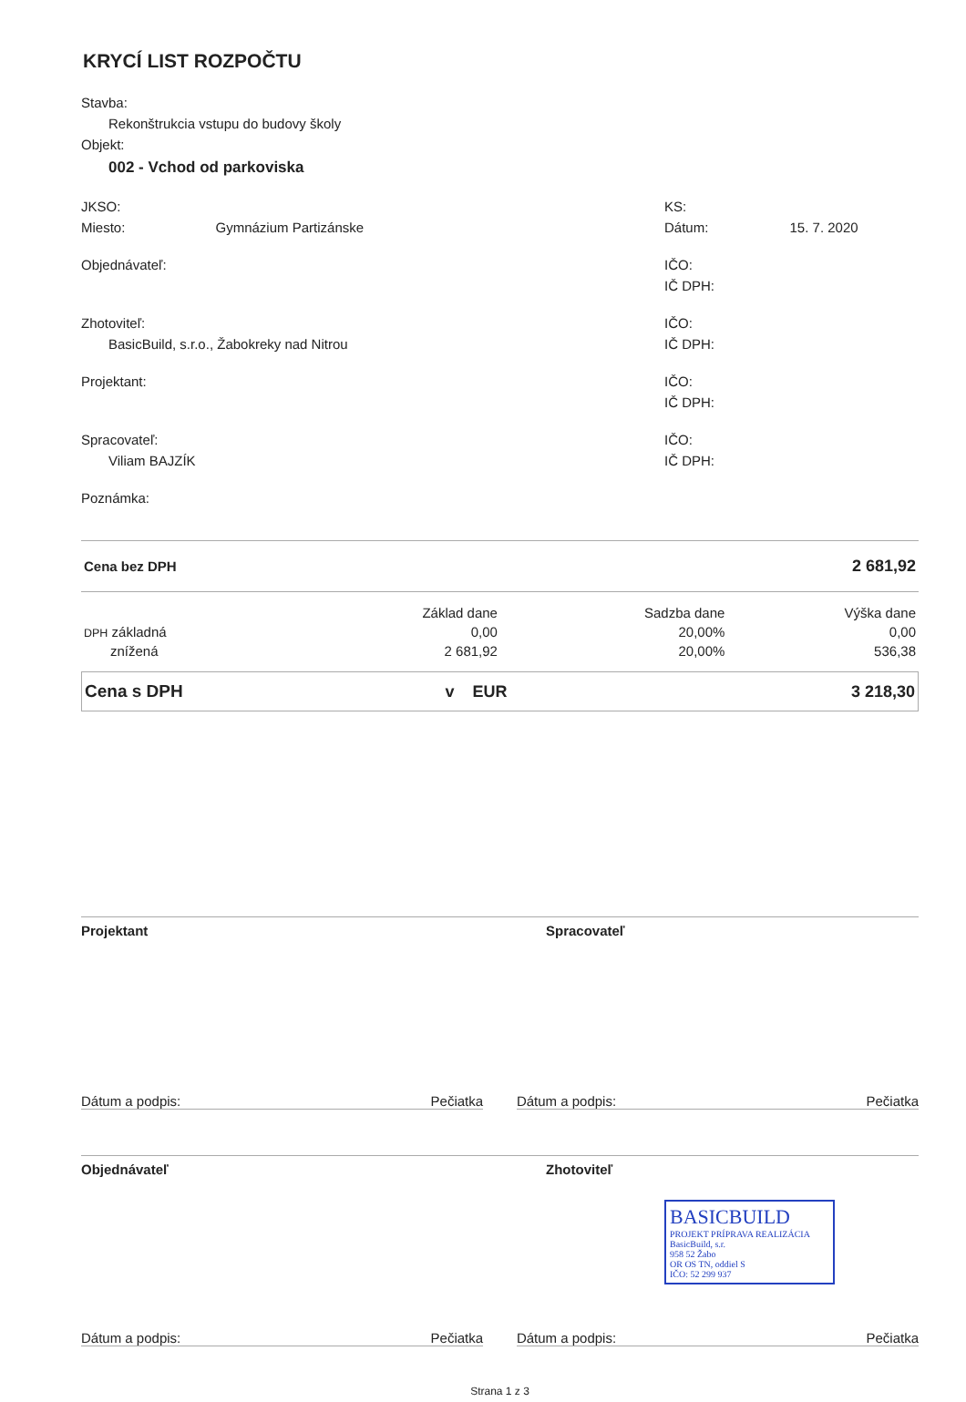KRYCÍ LIST ROZPOČTU
Stavba:
Rekonštrukcia vstupu do budovy školy
Objekt:
002 - Vchod od parkoviska
JKSO:
Miesto: Gymnázium Partizánske
KS:
Dátum: 15. 7. 2020
Objednávateľ: IČO:
IČ DPH:
Zhotoviteľ:
BasicBuild, s.r.o., Žabokreky nad Nitrou
IČO:
IČ DPH:
Projektant: IČO:
IČ DPH:
Spracovateľ:
Viliam BAJZÍK
IČO:
IČ DPH:
Poznámka:
| Cena bez DPH | 2 681,92 |
| | Základ dane | | Sadzba dane | Výška dane |
| --- | --- | --- | --- | --- |
| DPH základná | 0,00 | | 20,00% | 0,00 |
| znížená | 2 681,92 | | 20,00% | 536,38 |
| Cena s DPH | v EUR | 3 218,30 |
Projektant Spracovateľ
Dátum a podpis: Pečiatka Dátum a podpis: Pečiatka
Objednávateľ Zhotoviteľ
BASICBUILD
PROJEKT PRÍPRAVA REALIZÁCIA
BasicBuild, s.r.
958 52 Žabo
OR OS TN, oddiel S
IČO: 52 299 937
Dátum a podpis: Pečiatka Dátum a podpis: Pečiatka
Strana 1 z 3